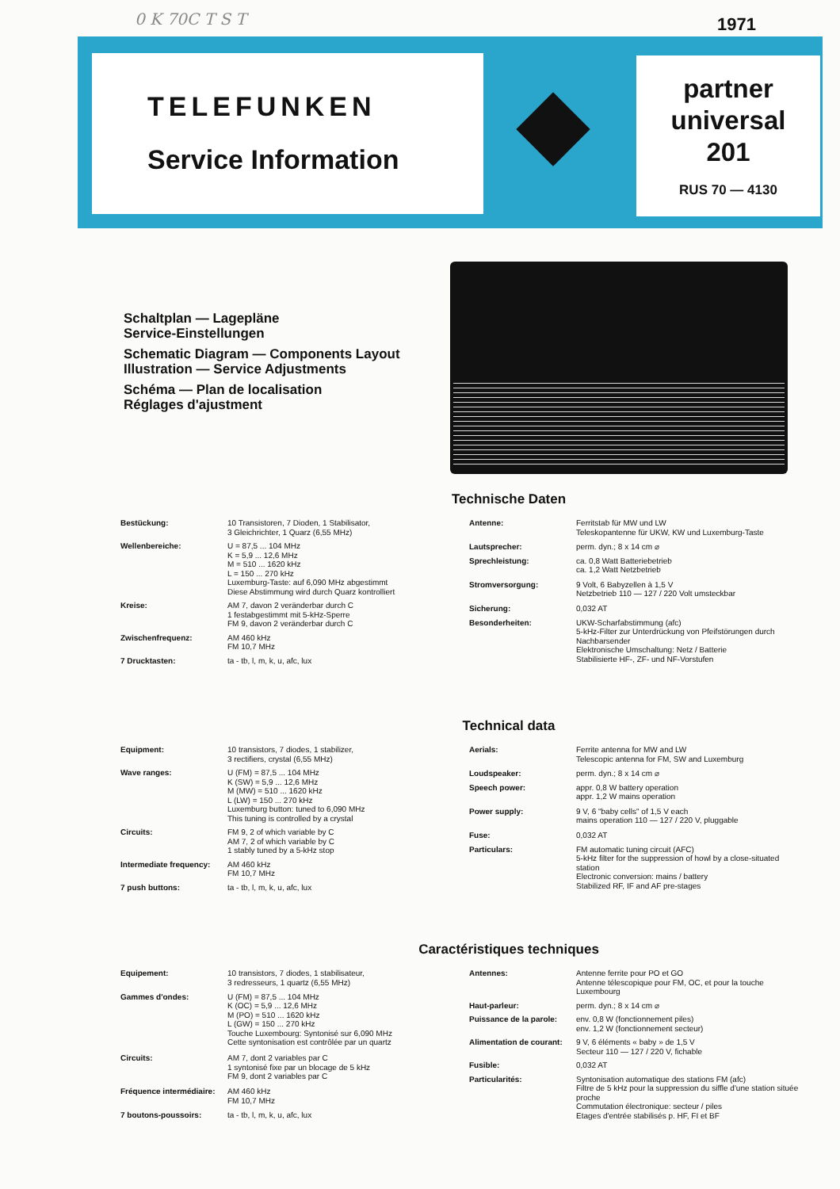0 K 70C T S T 1971
TELEFUNKEN
Service Information
partner
universal
201
RUS 70 — 4130
Schaltplan — Lagepläne
Service-Einstellungen
Schematic Diagram — Components Layout
Illustration — Service Adjustments
Schéma — Plan de localisation
Réglages d'ajustment
Technische Daten
| Bestückung: | 10 Transistoren, 7 Dioden, 1 Stabilisator, 3 Gleichrichter, 1 Quarz (6,55 MHz) |
| Wellenbereiche: | U = 87,5 ... 104 MHz K = 5,9 ... 12,6 MHz M = 510 ... 1620 kHz L = 150 ... 270 kHz Luxemburg-Taste: auf 6,090 MHz abgestimmt Diese Abstimmung wird durch Quarz kontrolliert |
| Kreise: | AM 7, davon 2 veränderbar durch C 1 festabgestimmt mit 5-kHz-Sperre FM 9, davon 2 veränderbar durch C |
| Zwischenfrequenz: | AM 460 kHz FM 10,7 MHz |
| 7 Drucktasten: | ta - tb, l, m, k, u, afc, lux |
| Antenne: | Ferritstab für MW und LW Teleskopantenne für UKW, KW und Luxemburg-Taste |
| Lautsprecher: | perm. dyn.; 8 x 14 cm ⌀ |
| Sprechleistung: | ca. 0,8 Watt Batteriebetrieb ca. 1,2 Watt Netzbetrieb |
| Stromversorgung: | 9 Volt, 6 Babyzellen à 1,5 V Netzbetrieb 110 — 127 / 220 Volt umsteckbar |
| Sicherung: | 0,032 AT |
| Besonderheiten: | UKW-Scharfabstimmung (afc) 5-kHz-Filter zur Unterdrückung von Pfeifstörungen durch Nachbarsender Elektronische Umschaltung: Netz / Batterie Stabilisierte HF-, ZF- und NF-Vorstufen |
Technical data
| Equipment: | 10 transistors, 7 diodes, 1 stabilizer, 3 rectifiers, crystal (6,55 MHz) |
| Wave ranges: | U (FM) = 87,5 ... 104 MHz K (SW) = 5,9 ... 12,6 MHz M (MW) = 510 ... 1620 kHz L (LW) = 150 ... 270 kHz Luxemburg button: tuned to 6,090 MHz This tuning is controlled by a crystal |
| Circuits: | FM 9, 2 of which variable by C AM 7, 2 of which variable by C 1 stably tuned by a 5-kHz stop |
| Intermediate frequency: | AM 460 kHz FM 10,7 MHz |
| 7 push buttons: | ta - tb, l, m, k, u, afc, lux |
| Aerials: | Ferrite antenna for MW and LW Telescopic antenna for FM, SW and Luxemburg |
| Loudspeaker: | perm. dyn.; 8 x 14 cm ⌀ |
| Speech power: | appr. 0,8 W battery operation appr. 1,2 W mains operation |
| Power supply: | 9 V, 6 "baby cells" of 1,5 V each mains operation 110 — 127 / 220 V, pluggable |
| Fuse: | 0,032 AT |
| Particulars: | FM automatic tuning circuit (AFC) 5-kHz filter for the suppression of howl by a close-situated station Electronic conversion: mains / battery Stabilized RF, IF and AF pre-stages |
Caractéristiques techniques
| Equipement: | 10 transistors, 7 diodes, 1 stabilisateur, 3 redresseurs, 1 quartz (6,55 MHz) |
| Gammes d'ondes: | U (FM) = 87,5 ... 104 MHz K (OC) = 5,9 ... 12,6 MHz M (PO) = 510 ... 1620 kHz L (GW) = 150 ... 270 kHz Touche Luxembourg: Syntonisé sur 6,090 MHz Cette syntonisation est contrôlée par un quartz |
| Circuits: | AM 7, dont 2 variables par C 1 syntonisé fixe par un blocage de 5 kHz FM 9, dont 2 variables par C |
| Fréquence intermédiaire: | AM 460 kHz FM 10,7 MHz |
| 7 boutons-poussoirs: | ta - tb, l, m, k, u, afc, lux |
| Antennes: | Antenne ferrite pour PO et GO Antenne télescopique pour FM, OC, et pour la touche Luxembourg |
| Haut-parleur: | perm. dyn.; 8 x 14 cm ⌀ |
| Puissance de la parole: | env. 0,8 W (fonctionnement piles) env. 1,2 W (fonctionnement secteur) |
| Alimentation de courant: | 9 V, 6 éléments « baby » de 1,5 V Secteur 110 — 127 / 220 V, fichable |
| Fusible: | 0,032 AT |
| Particularités: | Syntonisation automatique des stations FM (afc) Filtre de 5 kHz pour la suppression du siffle d'une station située proche Commutation électronique: secteur / piles Etages d'entrée stabilisés p. HF, FI et BF |